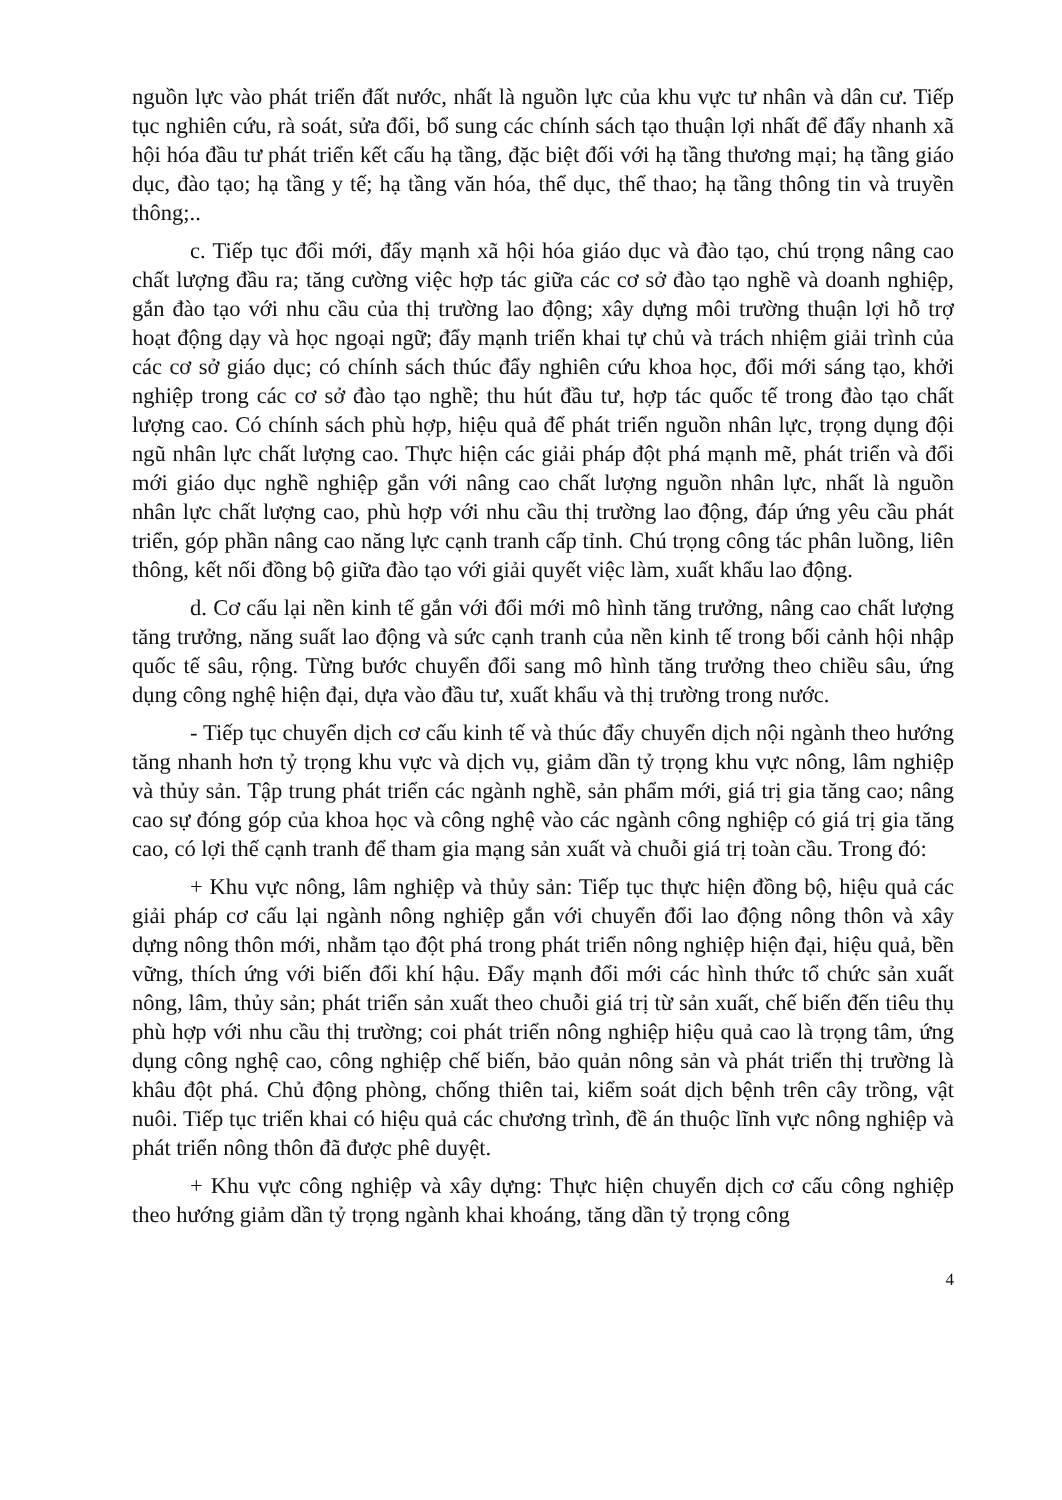nguồn lực vào phát triển đất nước, nhất là nguồn lực của khu vực tư nhân và dân cư. Tiếp tục nghiên cứu, rà soát, sửa đổi, bổ sung các chính sách tạo thuận lợi nhất để đẩy nhanh xã hội hóa đầu tư phát triển kết cấu hạ tầng, đặc biệt đối với hạ tầng thương mại; hạ tầng giáo dục, đào tạo; hạ tầng y tế; hạ tầng văn hóa, thể dục, thể thao; hạ tầng thông tin và truyền thông;..
c. Tiếp tục đổi mới, đẩy mạnh xã hội hóa giáo dục và đào tạo, chú trọng nâng cao chất lượng đầu ra; tăng cường việc hợp tác giữa các cơ sở đào tạo nghề và doanh nghiệp, gắn đào tạo với nhu cầu của thị trường lao động; xây dựng môi trường thuận lợi hỗ trợ hoạt động dạy và học ngoại ngữ; đẩy mạnh triển khai tự chủ và trách nhiệm giải trình của các cơ sở giáo dục; có chính sách thúc đẩy nghiên cứu khoa học, đổi mới sáng tạo, khởi nghiệp trong các cơ sở đào tạo nghề; thu hút đầu tư, hợp tác quốc tế trong đào tạo chất lượng cao. Có chính sách phù hợp, hiệu quả để phát triển nguồn nhân lực, trọng dụng đội ngũ nhân lực chất lượng cao. Thực hiện các giải pháp đột phá mạnh mẽ, phát triển và đổi mới giáo dục nghề nghiệp gắn với nâng cao chất lượng nguồn nhân lực, nhất là nguồn nhân lực chất lượng cao, phù hợp với nhu cầu thị trường lao động, đáp ứng yêu cầu phát triển, góp phần nâng cao năng lực cạnh tranh cấp tỉnh. Chú trọng công tác phân luồng, liên thông, kết nối đồng bộ giữa đào tạo với giải quyết việc làm, xuất khẩu lao động.
d. Cơ cấu lại nền kinh tế gắn với đổi mới mô hình tăng trưởng, nâng cao chất lượng tăng trưởng, năng suất lao động và sức cạnh tranh của nền kinh tế trong bối cảnh hội nhập quốc tế sâu, rộng. Từng bước chuyển đổi sang mô hình tăng trưởng theo chiều sâu, ứng dụng công nghệ hiện đại, dựa vào đầu tư, xuất khẩu và thị trường trong nước.
- Tiếp tục chuyển dịch cơ cấu kinh tế và thúc đẩy chuyển dịch nội ngành theo hướng tăng nhanh hơn tỷ trọng khu vực và dịch vụ, giảm dần tỷ trọng khu vực nông, lâm nghiệp và thủy sản. Tập trung phát triển các ngành nghề, sản phẩm mới, giá trị gia tăng cao; nâng cao sự đóng góp của khoa học và công nghệ vào các ngành công nghiệp có giá trị gia tăng cao, có lợi thế cạnh tranh để tham gia mạng sản xuất và chuỗi giá trị toàn cầu. Trong đó:
+ Khu vực nông, lâm nghiệp và thủy sản: Tiếp tục thực hiện đồng bộ, hiệu quả các giải pháp cơ cấu lại ngành nông nghiệp gắn với chuyển đổi lao động nông thôn và xây dựng nông thôn mới, nhằm tạo đột phá trong phát triển nông nghiệp hiện đại, hiệu quả, bền vững, thích ứng với biến đổi khí hậu. Đẩy mạnh đổi mới các hình thức tổ chức sản xuất nông, lâm, thủy sản; phát triển sản xuất theo chuỗi giá trị từ sản xuất, chế biến đến tiêu thụ phù hợp với nhu cầu thị trường; coi phát triển nông nghiệp hiệu quả cao là trọng tâm, ứng dụng công nghệ cao, công nghiệp chế biến, bảo quản nông sản và phát triển thị trường là khâu đột phá. Chủ động phòng, chống thiên tai, kiểm soát dịch bệnh trên cây trồng, vật nuôi. Tiếp tục triển khai có hiệu quả các chương trình, đề án thuộc lĩnh vực nông nghiệp và phát triển nông thôn đã được phê duyệt.
+ Khu vực công nghiệp và xây dựng: Thực hiện chuyển dịch cơ cấu công nghiệp theo hướng giảm dần tỷ trọng ngành khai khoáng, tăng dần tỷ trọng công
4